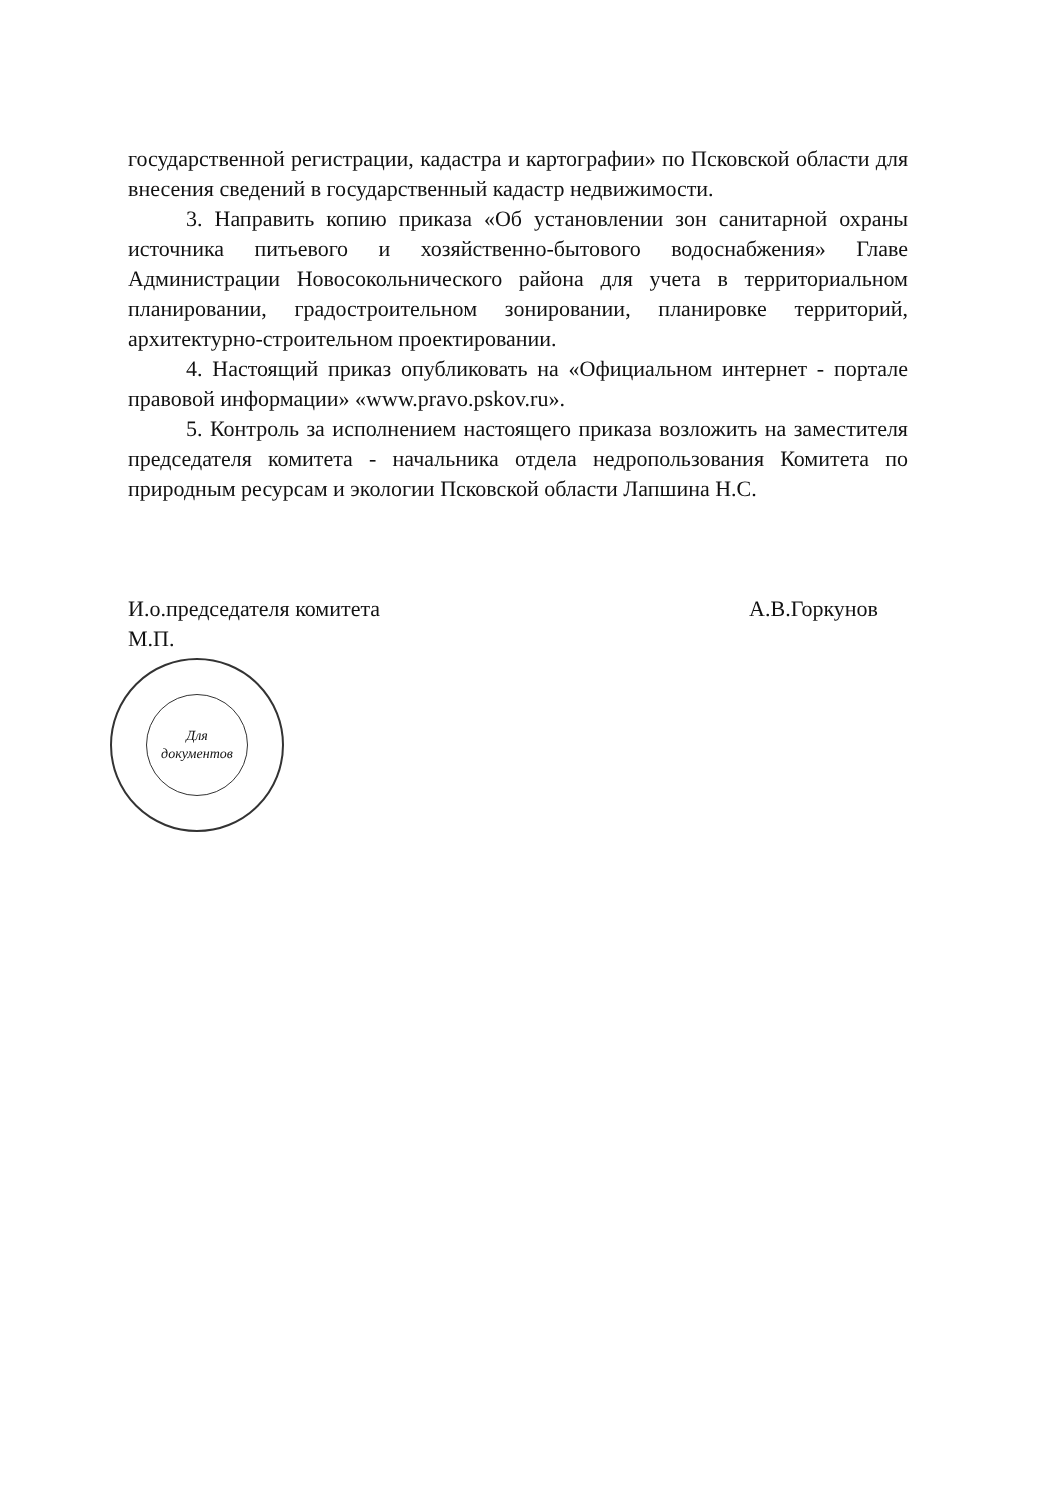государственной регистрации, кадастра и картографии» по Псковской области для внесения сведений в государственный кадастр недвижимости.
3. Направить копию приказа «Об установлении зон санитарной охраны источника питьевого и хозяйственно-бытового водоснабжения» Главе Администрации Новосокольнического района для учета в территориальном планировании, градостроительном зонировании, планировке территорий, архитектурно-строительном проектировании.
4. Настоящий приказ опубликовать на «Официальном интернет - портале правовой информации» «www.pravo.pskov.ru».
5. Контроль за исполнением настоящего приказа возложить на заместителя председателя комитета - начальника отдела недропользования Комитета по природным ресурсам и экологии Псковской области Лапшина Н.С.
И.о.председателя комитета А.В.Горкунов
М.П.
Для
документов